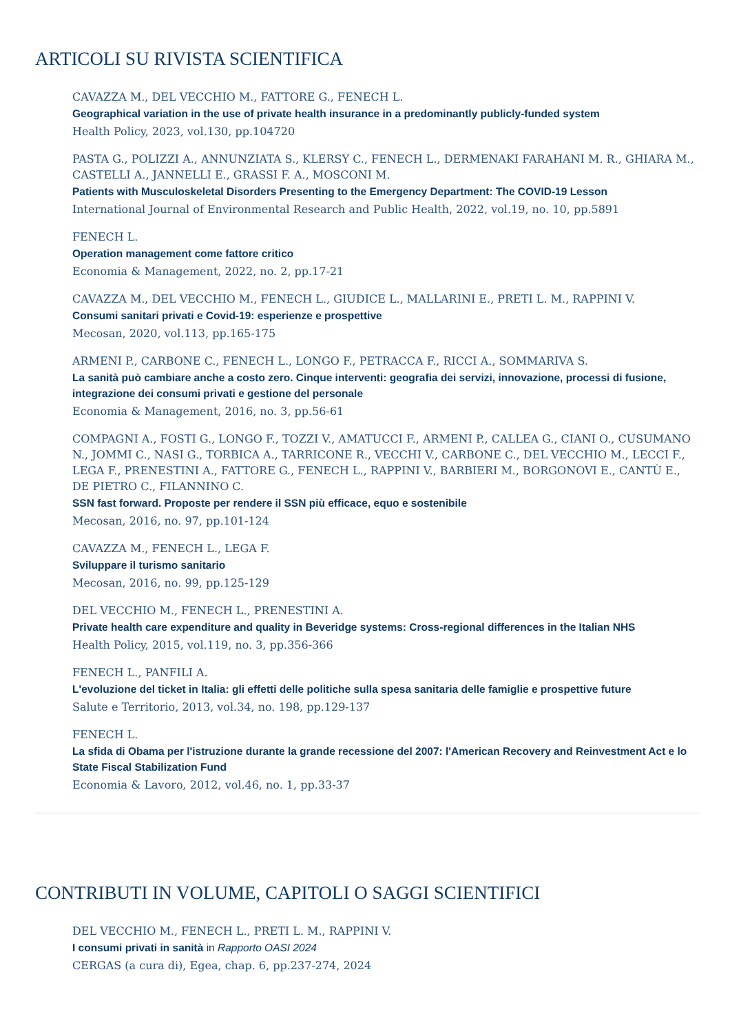ARTICOLI SU RIVISTA SCIENTIFICA
CAVAZZA M., DEL VECCHIO M., FATTORE G., FENECH L.
Geographical variation in the use of private health insurance in a predominantly publicly-funded system
Health Policy, 2023, vol.130, pp.104720
PASTA G., POLIZZI A., ANNUNZIATA S., KLERSY C., FENECH L., DERMENAKI FARAHANI M. R., GHIARA M., CASTELLI A., JANNELLI E., GRASSI F. A., MOSCONI M.
Patients with Musculoskeletal Disorders Presenting to the Emergency Department: The COVID-19 Lesson
International Journal of Environmental Research and Public Health, 2022, vol.19, no. 10, pp.5891
FENECH L.
Operation management come fattore critico
Economia & Management, 2022, no. 2, pp.17-21
CAVAZZA M., DEL VECCHIO M., FENECH L., GIUDICE L., MALLARINI E., PRETI L. M., RAPPINI V.
Consumi sanitari privati e Covid-19: esperienze e prospettive
Mecosan, 2020, vol.113, pp.165-175
ARMENI P., CARBONE C., FENECH L., LONGO F., PETRACCA F., RICCI A., SOMMARIVA S.
La sanità può cambiare anche a costo zero. Cinque interventi: geografia dei servizi, innovazione, processi di fusione, integrazione dei consumi privati e gestione del personale
Economia & Management, 2016, no. 3, pp.56-61
COMPAGNI A., FOSTI G., LONGO F., TOZZI V., AMATUCCI F., ARMENI P., CALLEA G., CIANI O., CUSUMANO N., JOMMI C., NASI G., TORBICA A., TARRICONE R., VECCHI V., CARBONE C., DEL VECCHIO M., LECCI F., LEGA F., PRENESTINI A., FATTORE G., FENECH L., RAPPINI V., BARBIERI M., BORGONOVI E., CANTÙ E., DE PIETRO C., FILANNINO C.
SSN fast forward. Proposte per rendere il SSN più efficace, equo e sostenibile
Mecosan, 2016, no. 97, pp.101-124
CAVAZZA M., FENECH L., LEGA F.
Sviluppare il turismo sanitario
Mecosan, 2016, no. 99, pp.125-129
DEL VECCHIO M., FENECH L., PRENESTINI A.
Private health care expenditure and quality in Beveridge systems: Cross-regional differences in the Italian NHS
Health Policy, 2015, vol.119, no. 3, pp.356-366
FENECH L., PANFILI A.
L'evoluzione del ticket in Italia: gli effetti delle politiche sulla spesa sanitaria delle famiglie e prospettive future
Salute e Territorio, 2013, vol.34, no. 198, pp.129-137
FENECH L.
La sfida di Obama per l'istruzione durante la grande recessione del 2007: l'American Recovery and Reinvestment Act e lo State Fiscal Stabilization Fund
Economia & Lavoro, 2012, vol.46, no. 1, pp.33-37
CONTRIBUTI IN VOLUME, CAPITOLI O SAGGI SCIENTIFICI
DEL VECCHIO M., FENECH L., PRETI L. M., RAPPINI V.
I consumi privati in sanità in Rapporto OASI 2024
CERGAS (a cura di), Egea, chap. 6, pp.237-274, 2024